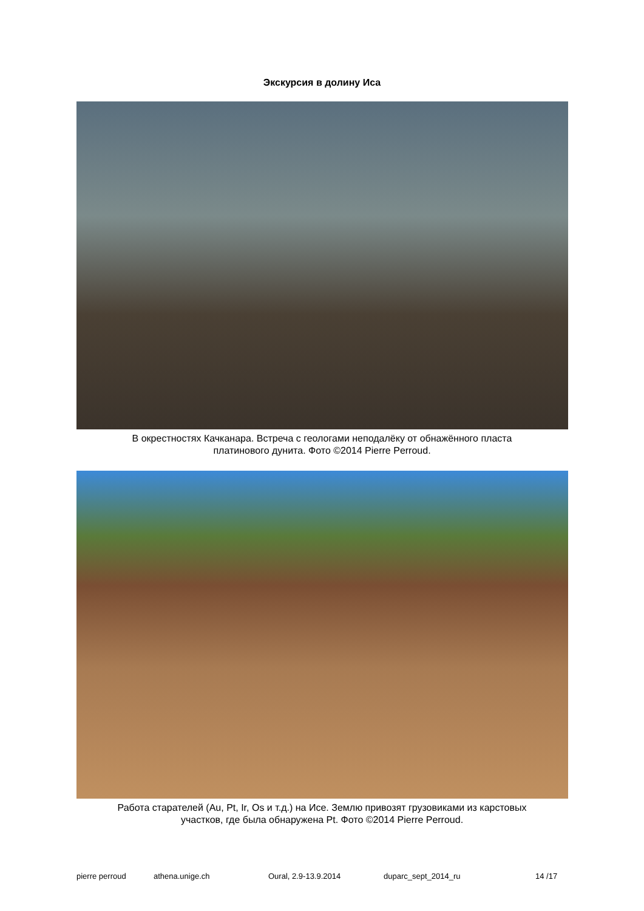Экскурсия в долину Иса
В окрестностях Качканара. Встреча с геологами неподалёку от обнажённого пласта
платинового дунита. Фото ©2014 Pierre Perroud.
Работа старателей (Au, Pt, Ir, Os и т.д.) на Исе. Землю привозят грузовиками из карстовых
участков, где была обнаружена Pt. Фото ©2014 Pierre Perroud.
pierre perroud athena.unige.ch Oural, 2.9-13.9.2014 duparc_sept_2014_ru 14 /17